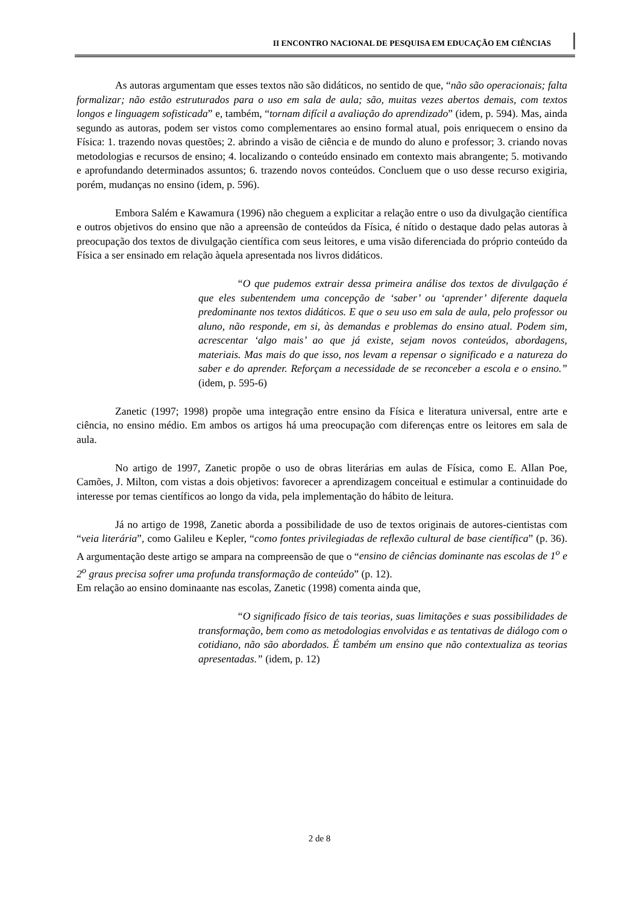II ENCONTRO NACIONAL DE PESQUISA EM EDUCAÇÃO EM CIÊNCIAS
As autoras argumentam que esses textos não são didáticos, no sentido de que, “não são operacionais; falta formalizar; não estão estruturados para o uso em sala de aula; são, muitas vezes abertos demais, com textos longos e linguagem sofisticada” e, também, “tornam difícil a avaliação do aprendizado” (idem, p. 594). Mas, ainda segundo as autoras, podem ser vistos como complementares ao ensino formal atual, pois enriquecem o ensino da Física: 1. trazendo novas questões; 2. abrindo a visão de ciência e de mundo do aluno e professor; 3. criando novas metodologias e recursos de ensino; 4. localizando o conteúdo ensinado em contexto mais abrangente; 5. motivando e aprofundando determinados assuntos; 6. trazendo novos conteúdos. Concluem que o uso desse recurso exigiria, porém, mudanças no ensino (idem, p. 596).
Embora Salém e Kawamura (1996) não cheguem a explicitar a relação entre o uso da divulgação científica e outros objetivos do ensino que não a apreensão de conteúdos da Física, é nítido o destaque dado pelas autoras à preocupação dos textos de divulgação científica com seus leitores, e uma visão diferenciada do próprio conteúdo da Física a ser ensinado em relação àquela apresentada nos livros didáticos.
“O que pudemos extrair dessa primeira análise dos textos de divulgação é que eles subentendem uma concepção de ‘saber’ ou ‘aprender’ diferente daquela predominante nos textos didáticos. E que o seu uso em sala de aula, pelo professor ou aluno, não responde, em si, às demandas e problemas do ensino atual. Podem sim, acrescentar ‘algo mais’ ao que já existe, sejam novos conteúdos, abordagens, materiais. Mas mais do que isso, nos levam a repensar o significado e a natureza do saber e do aprender. Reforçam a necessidade de se reconceber a escola e o ensino.” (idem, p. 595-6)
Zanetic (1997; 1998) propõe uma integração entre ensino da Física e literatura universal, entre arte e ciência, no ensino médio. Em ambos os artigos há uma preocupação com diferenças entre os leitores em sala de aula.
No artigo de 1997, Zanetic propõe o uso de obras literárias em aulas de Física, como E. Allan Poe, Camões, J. Milton, com vistas a dois objetivos: favorecer a aprendizagem conceitual e estimular a continuidade do interesse por temas científicos ao longo da vida, pela implementação do hábito de leitura.
Já no artigo de 1998, Zanetic aborda a possibilidade de uso de textos originais de autores-cientistas com “veia literária”, como Galileu e Kepler, “como fontes privilegiadas de reflexão cultural de base científica” (p. 36). A argumentação deste artigo se ampara na compreensão de que o “ensino de ciências dominante nas escolas de 1<sup>o</sup> e 2<sup>o</sup> graus precisa sofrer uma profunda transformação de conteúdo” (p. 12).
Em relação ao ensino dominaante nas escolas, Zanetic (1998) comenta ainda que,
“O significado físico de tais teorias, suas limitações e suas possibilidades de transformação, bem como as metodologias envolvidas e as tentativas de diálogo com o cotidiano, não são abordados. É também um ensino que não contextualiza as teorias apresentadas.” (idem, p. 12)
2 de 8